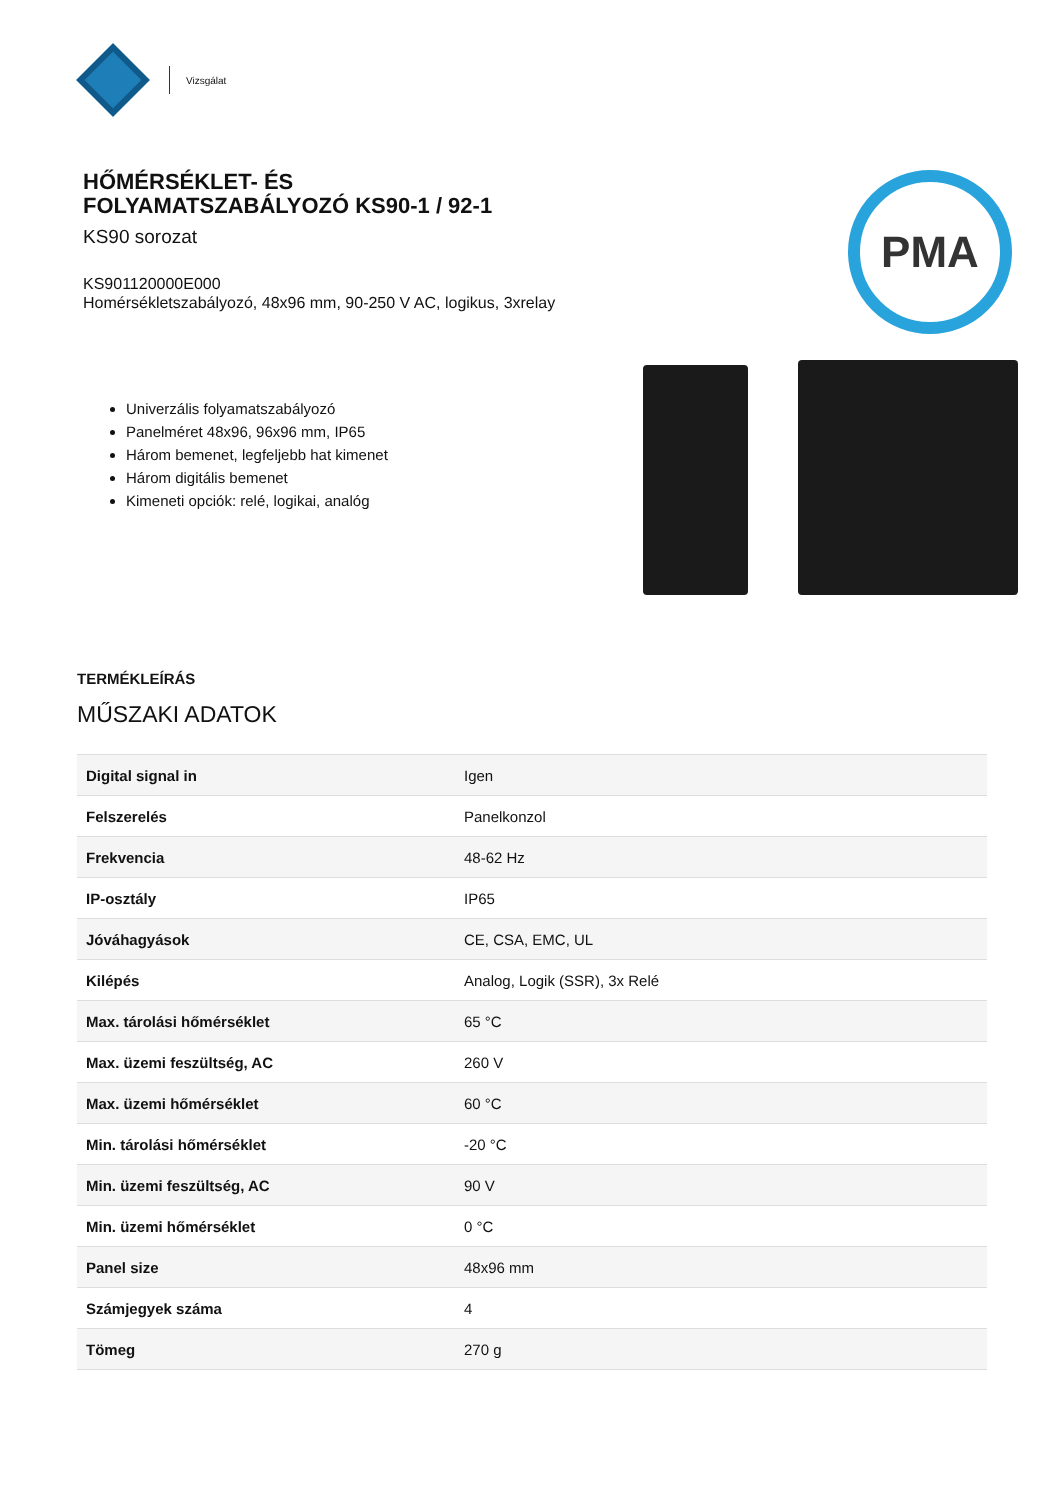Vizsgálat
HŐMÉRSÉKLET- ÉS
FOLYAMATSZABÁLYOZÓ KS90-1 / 92-1
KS90 sorozat
KS901120000E000
Homérsékletszabályozó, 48x96 mm, 90-250 V AC, logikus, 3xrelay
Univerzális folyamatszabályozó
Panelméret 48x96, 96x96 mm, IP65
Három bemenet, legfeljebb hat kimenet
Három digitális bemenet
Kimeneti opciók: relé, logikai, analóg
PMA
TERMÉKLEÍRÁS
MŰSZAKI ADATOK
| Digital signal in | Igen |
| Felszerelés | Panelkonzol |
| Frekvencia | 48-62 Hz |
| IP-osztály | IP65 |
| Jóváhagyások | CE, CSA, EMC, UL |
| Kilépés | Analog, Logik (SSR), 3x Relé |
| Max. tárolási hőmérséklet | 65 °C |
| Max. üzemi feszültség, AC | 260 V |
| Max. üzemi hőmérséklet | 60 °C |
| Min. tárolási hőmérséklet | -20 °C |
| Min. üzemi feszültség, AC | 90 V |
| Min. üzemi hőmérséklet | 0 °C |
| Panel size | 48x96 mm |
| Számjegyek száma | 4 |
| Tömeg | 270 g |